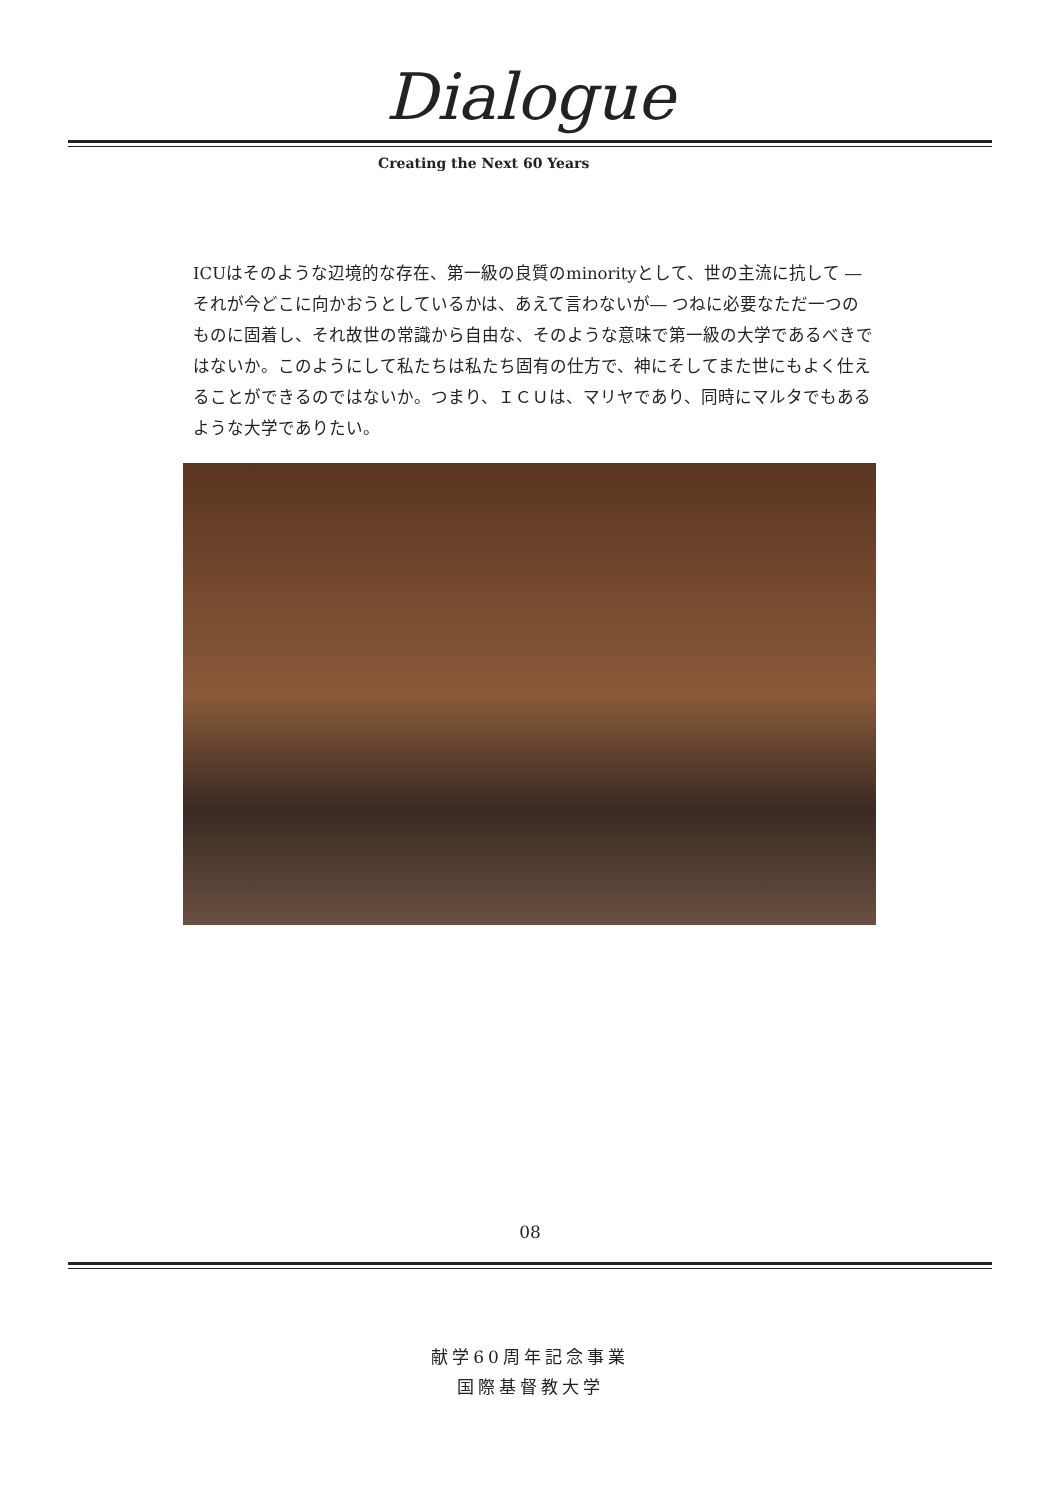Dialogue
Creating the Next 60 Years
ICUはそのような辺境的な存在、第一級の良質のminorityとして、世の主流に抗して ― それが今どこに向かおうとしているかは、あえて言わないが― つねに必要なただ一つのものに固着し、それ故世の常識から自由な、そのような意味で第一級の大学であるべきではないか。このようにして私たちは私たち固有の仕方で、神にそしてまた世にもよく仕えることができるのではないか。つまり、ＩＣＵは、マリヤであり、同時にマルタでもあるような大学でありたい。
08
献学60周年記念事業
国際基督教大学